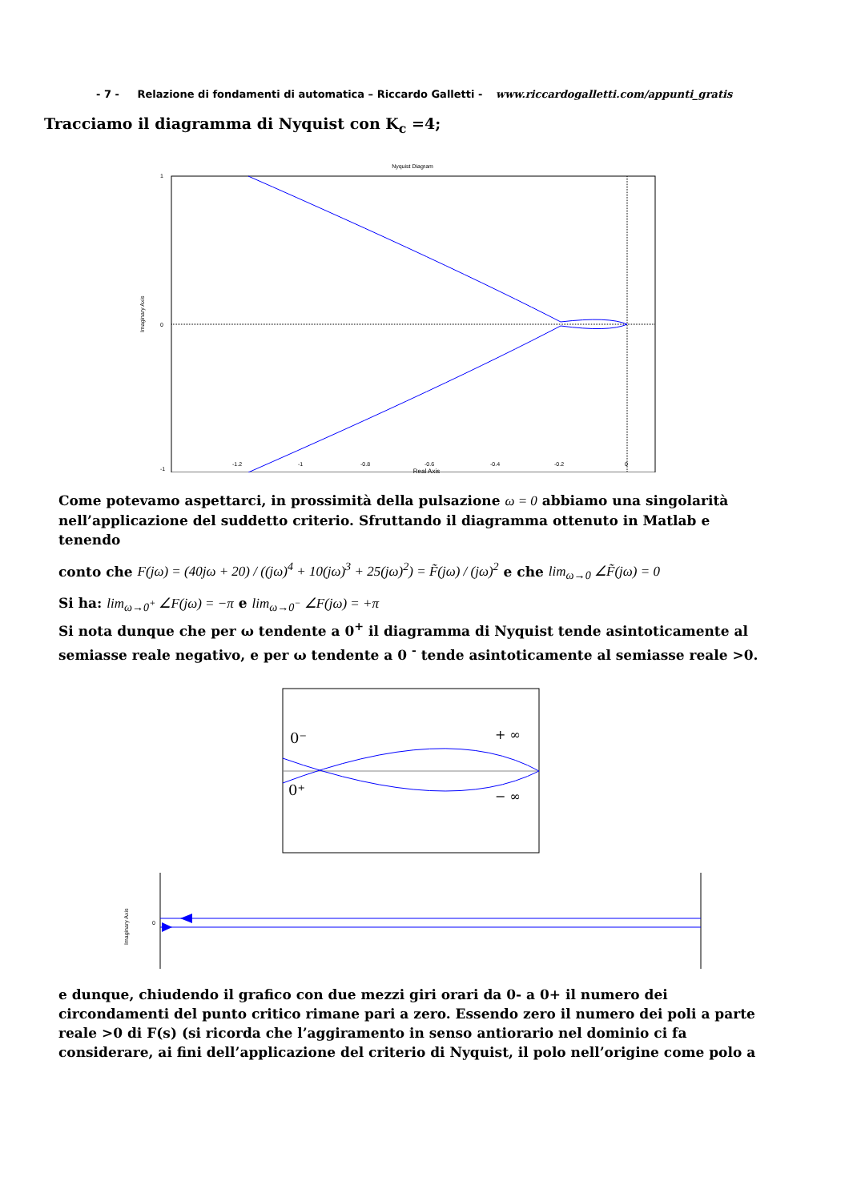- 7 - Relazione di fondamenti di automatica – Riccardo Galletti - www.riccardogalletti.com/appunti_gratis
Tracciamo il diagramma di Nyquist con K<sub>c</sub> =4;
Nyquist Diagram
Imaginary Axis
1
0
-1
-1.2
-1
-0.8
-0.6
-0.4
-0.2
0
Real Axis
Come potevamo aspettarci, in prossimità della pulsazione ω = 0 abbiamo una singolarità nell’applicazione del suddetto criterio. Sfruttando il diagramma ottenuto in Matlab e tenendo
conto che F(jω) = (40jω + 20) / ((jω)<sup>4</sup> + 10(jω)<sup>3</sup> + 25(jω)<sup>2</sup>) = F̃(jω) / (jω)<sup>2</sup> e che lim<sub>ω→0</sub> ∠F̃(jω) = 0
Si ha: lim<sub>ω→0<sup>+</sup></sub> ∠F(jω) = −π e lim<sub>ω→0<sup>−</sup></sub> ∠F(jω) = +π
Si nota dunque che per ω tendente a 0<sup>+</sup> il diagramma di Nyquist tende asintoticamente al semiasse reale negativo, e per ω tendente a 0 <sup>-</sup> tende asintoticamente al semiasse reale >0.
0⁻
0⁺
+ ∞
− ∞
Imaginary Axis
0
e dunque, chiudendo il grafico con due mezzi giri orari da 0- a 0+ il numero dei circondamenti del punto critico rimane pari a zero. Essendo zero il numero dei poli a parte reale >0 di F(s) (si ricorda che l’aggiramento in senso antiorario nel dominio ci fa considerare, ai fini dell’applicazione del criterio di Nyquist, il polo nell’origine come polo a